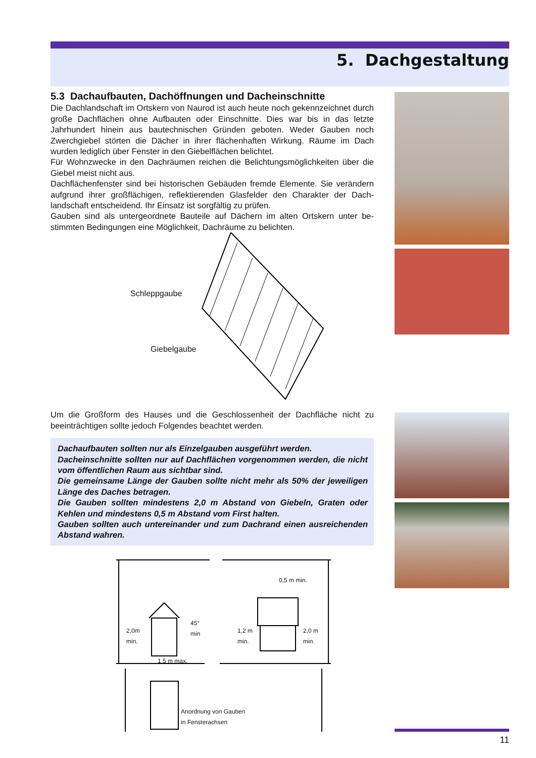5. Dachgestaltung
5.3 Dachaufbauten, Dachöffnungen und Dacheinschnitte
Die Dachlandschaft im Ortskern von Naurod ist auch heute noch gekennzeichnet durch große Dachflächen ohne Aufbauten oder Einschnitte. Dies war bis in das letzte Jahrhundert hinein aus bautechnischen Gründen geboten. Weder Gauben noch Zwerchgiebel störten die Dächer in ihrer flächenhaften Wirkung. Räume im Dach wurden lediglich über Fenster in den Giebelflächen belichtet.
Für Wohnzwecke in den Dachräumen reichen die Belichtungsmöglichkeiten über die Giebel meist nicht aus.
Dachflächenfenster sind bei historischen Gebäuden fremde Elemente. Sie verändern aufgrund ihrer großflächigen, reflektierenden Glasfelder den Charakter der Dach-landschaft entscheidend. Ihr Einsatz ist sorgfältig zu prüfen.
Gauben sind als untergeordnete Bauteile auf Dächern im alten Ortskern unter be-stimmten Bedingungen eine Möglichkeit, Dachräume zu belichten.
Schleppgaube
Giebelgaube
Um die Großform des Hauses und die Geschlossenheit der Dachfläche nicht zu beeinträchtigen sollte jedoch Folgendes beachtet werden.
Dachaufbauten sollten nur als Einzelgauben ausgeführt werden.
Dacheinschnitte sollten nur auf Dachflächen vorgenommen werden, die nicht vom öffentlichen Raum aus sichtbar sind.
Die gemeinsame Länge der Gauben sollte nicht mehr als 50% der jeweiligen Länge des Daches betragen.
Die Gauben sollten mindestens 2,0 m Abstand von Giebeln, Graten oder Kehlen und mindestens 0,5 m Abstand vom First halten.
Gauben sollten auch untereinander und zum Dachrand einen ausreichenden Abstand wahren.
2,0m
min.
45°
min
1,5 m max.
1,2 m
min.
2,0 m
min.
0,5 m min.
Anordnung von Gauben
in Fensterachsen
11